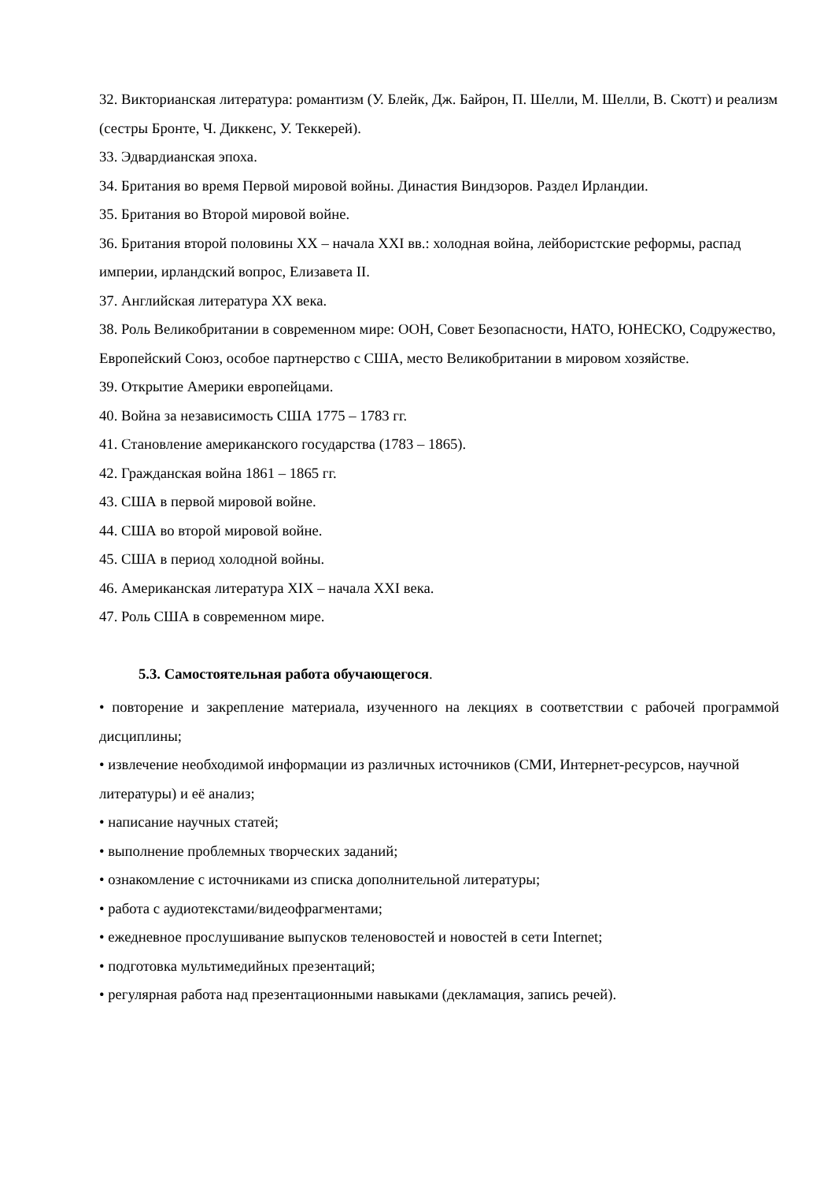32. Викторианская литература: романтизм (У. Блейк, Дж. Байрон, П. Шелли, М. Шелли, В. Скотт) и реализм (сестры Бронте, Ч. Диккенс, У. Теккерей).
33. Эдвардианская эпоха.
34. Британия во время Первой мировой войны. Династия Виндзоров. Раздел Ирландии.
35. Британия во Второй мировой войне.
36. Британия второй половины XX – начала XXI вв.: холодная война, лейбористские реформы, распад империи, ирландский вопрос, Елизавета II.
37. Английская литература XX века.
38. Роль Великобритании в современном мире: ООН, Совет Безопасности, НАТО, ЮНЕСКО, Содружество, Европейский Союз, особое партнерство с США, место Великобритании в мировом хозяйстве.
39. Открытие Америки европейцами.
40. Война за независимость США 1775 – 1783 гг.
41. Становление американского государства (1783 – 1865).
42. Гражданская война 1861 – 1865 гг.
43. США в первой мировой войне.
44. США во второй мировой войне.
45. США в период холодной войны.
46. Американская литература XIX – начала XXI века.
47. Роль США в современном мире.
5.3. Самостоятельная работа обучающегося.
• повторение и закрепление материала, изученного на лекциях в соответствии с рабочей программой дисциплины;
• извлечение необходимой информации из различных источников (СМИ, Интернет-ресурсов, научной литературы) и её анализ;
• написание научных статей;
• выполнение проблемных творческих заданий;
• ознакомление с источниками из списка дополнительной литературы;
• работа с аудиотекстами/видеофрагментами;
• ежедневное прослушивание выпусков теленовостей и новостей в сети Internet;
• подготовка мультимедийных презентаций;
• регулярная работа над презентационными навыками (декламация, запись речей).